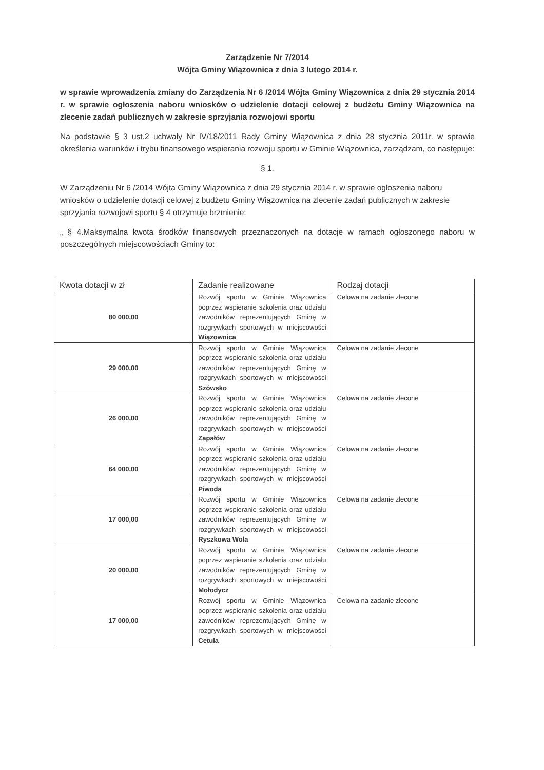Zarządzenie Nr 7/2014
Wójta Gminy Wiązownica z dnia 3 lutego 2014 r.
w sprawie wprowadzenia zmiany do Zarządzenia Nr 6 /2014 Wójta Gminy Wiązownica z dnia 29 stycznia 2014 r. w sprawie ogłoszenia naboru wniosków o udzielenie dotacji celowej z budżetu Gminy Wiązownica na zlecenie zadań publicznych w zakresie sprzyjania rozwojowi sportu
Na podstawie § 3 ust.2 uchwały Nr IV/18/2011 Rady Gminy Wiązownica z dnia 28 stycznia 2011r. w sprawie określenia warunków i trybu finansowego wspierania rozwoju sportu w Gminie Wiązownica, zarządzam, co następuje:
§ 1.
W Zarządzeniu Nr 6 /2014 Wójta Gminy Wiązownica z dnia 29 stycznia 2014 r. w sprawie ogłoszenia naboru wniosków o udzielenie dotacji celowej z budżetu Gminy Wiązownica na zlecenie zadań publicznych w zakresie sprzyjania rozwojowi sportu § 4 otrzymuje brzmienie:
„ § 4.Maksymalna kwota środków finansowych przeznaczonych na dotacje w ramach ogłoszonego naboru w poszczególnych miejscowościach Gminy to:
| Kwota dotacji w zł | Zadanie realizowane | Rodzaj dotacji |
| --- | --- | --- |
| 80 000,00 | Rozwój sportu w Gminie Wiązownica poprzez wspieranie szkolenia oraz udziału zawodników reprezentujących Gminę w rozgrywkach sportowych w miejscowości Wiązownica | Celowa na zadanie zlecone |
| 29 000,00 | Rozwój sportu w Gminie Wiązownica poprzez wspieranie szkolenia oraz udziału zawodników reprezentujących Gminę w rozgrywkach sportowych w miejscowości Szówsko | Celowa na zadanie zlecone |
| 26 000,00 | Rozwój sportu w Gminie Wiązownica poprzez wspieranie szkolenia oraz udziału zawodników reprezentujących Gminę w rozgrywkach sportowych w miejscowości Zapałów | Celowa na zadanie zlecone |
| 64 000,00 | Rozwój sportu w Gminie Wiązownica poprzez wspieranie szkolenia oraz udziału zawodników reprezentujących Gminę w rozgrywkach sportowych w miejscowości Piwoda | Celowa na zadanie zlecone |
| 17 000,00 | Rozwój sportu w Gminie Wiązownica poprzez wspieranie szkolenia oraz udziału zawodników reprezentujących Gminę w rozgrywkach sportowych w miejscowości Ryszkowa Wola | Celowa na zadanie zlecone |
| 20 000,00 | Rozwój sportu w Gminie Wiązownica poprzez wspieranie szkolenia oraz udziału zawodników reprezentujących Gminę w rozgrywkach sportowych w miejscowości Mołodycz | Celowa na zadanie zlecone |
| 17 000,00 | Rozwój sportu w Gminie Wiązownica poprzez wspieranie szkolenia oraz udziału zawodników reprezentujących Gminę w rozgrywkach sportowych w miejscowości Cetula | Celowa na zadanie zlecone |